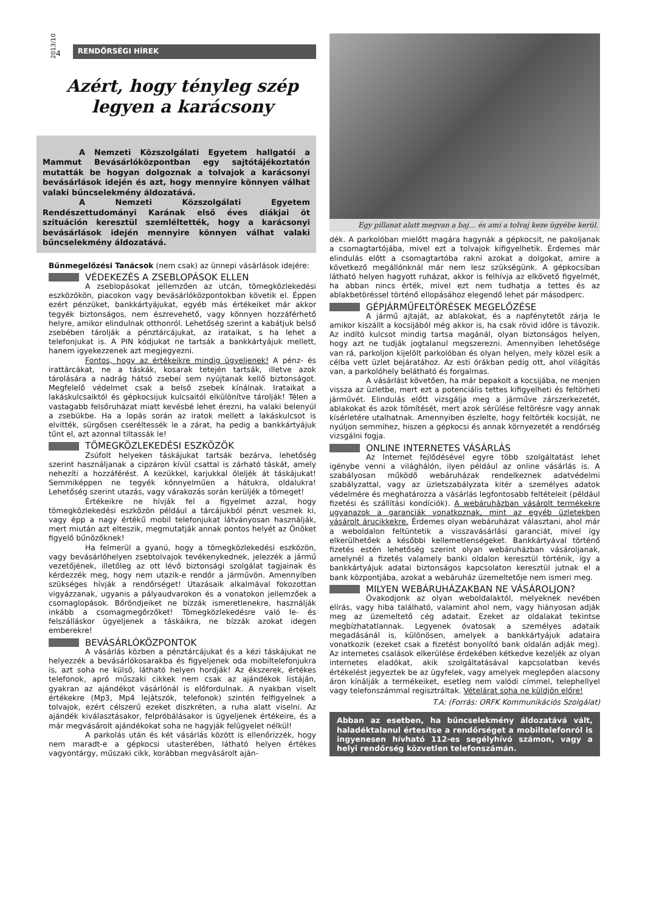2013/10 4
RENDŐRSÉGI HÍREK
Azért, hogy tényleg szép legyen a karácsony
A Nemzeti Közszolgálati Egyetem hallgatói a Mammut Bevásárlóközpontban egy sajtótájékoztatón mutatták be hogyan dolgoznak a tolvajok a karácsonyi bevásárlások idején és azt, hogy mennyire könnyen válhat valaki bűncselekmény áldozatává.
A Nemzeti Közszolgálati Egyetem Rendészettudományi Karának első éves diákjai öt szituáción keresztül szemléltették, hogy a karácsonyi bevásárlások idején mennyire könnyen válhat valaki bűncselekmény áldozatává.
Bűnmegelőzési Tanácsok (nem csak) az ünnepi vásárlások idejére:
VÉDEKEZÉS A ZSEBLOPÁSOK ELLEN
A zseblopásokat jellemzően az utcán, tömegközlekedési eszközökön, piacokon vagy bevásárlóközpontokban követik el. Éppen ezért pénzüket, bankkártyájukat, egyéb más értékeiket már akkor tegyék biztonságos, nem észrevehető, vagy könnyen hozzáférhető helyre, amikor elindulnak otthonról. Lehetőség szerint a kabátjuk belső zsebében tárolják a pénztárcájukat, az irataikat, s ha lehet a telefonjukat is. A PIN kódjukat ne tartsák a bankkártyájuk mellett, hanem igyekezzenek azt megjegyezni.
Fontos, hogy az értékeikre mindig ügyeljenek! A pénz- és irattárcákat, ne a táskák, kosarak tetején tartsák, illetve azok tárolására a nadrág hátsó zsebei sem nyújtanak kellő biztonságot. Megfelelő védelmet csak a belső zsebek kínálnak. Irataikat a lakáskulcsaiktól és gépkocsijuk kulcsaitól elkülönítve tárolják! Télen a vastagabb felsőruházat miatt kevésbé lehet érezni, ha valaki belenyúl a zsebükbe. Ha a lopás során az iratok mellett a lakáskulcsot is elvitték, sürgősen cseréltessék le a zárat, ha pedig a bankkártyájuk tűnt el, azt azonnal tiltassák le!
TÖMEGKÖZLEKEDÉSI ESZKÖZÖK
Zsúfolt helyeken táskájukat tartsák bezárva, lehetőség szerint használjanak a cipzáron kívül csattal is zárható táskát, amely nehezíti a hozzáférést. A kezükkel, karjukkal öleljék át táskájukat! Semmiképpen ne tegyék könnyelműen a hátukra, oldalukra! Lehetőség szerint utazás, vagy várakozás során kerüljék a tömeget!
Értékeikre ne hívják fel a figyelmet azzal, hogy tömegközlekedési eszközön például a tárcájukból pénzt vesznek ki, vagy épp a nagy értékű mobil telefonjukat látványosan használják, mert miután azt elteszik, megmutatják annak pontos helyét az Önöket figyelő bűnözőknek!
Ha felmerül a gyanú, hogy a tömegközlekedési eszközön, vagy bevásárlóhelyen zsebtolvajok tevékenykednek, jelezzék a jármű vezetőjének, illetőleg az ott lévő biztonsági szolgálat tagjainak és kérdezzék meg, hogy nem utazik-e rendőr a járművön. Amennyiben szükséges hívják a rendőrséget! Utazásaik alkalmával fokozottan vigyázzanak, ugyanis a pályaudvarokon és a vonatokon jellemzőek a csomaglopások. Bőröndjeiket ne bízzák ismeretlenekre, használják inkább a csomagmegőrzőket! Tömegközlekedésre való le- és felszálláskor ügyeljenek a táskáikra, ne bízzák azokat idegen emberekre!
BEVÁSÁRLÓKÖZPONTOK
A vásárlás közben a pénztárcájukat és a kézi táskájukat ne helyezzék a bevásárlókosarakba és figyeljenek oda mobiltelefonjukra is, azt soha ne külső, látható helyen hordják! Az ékszerek, értékes telefonok, apró műszaki cikkek nem csak az ajándékok listáján, gyakran az ajándékot vásárlónál is előfordulnak. A nyakban viselt értékekre (Mp3, Mp4 lejátszók, telefonok) szintén felfigyelnek a tolvajok, ezért célszerű ezeket diszkréten, a ruha alatt viselni. Az ajándék kiválasztásakor, felpróbálásakor is ügyeljenek értékeire, és a már megvásárolt ajándékokat soha ne hagyják felügyelet nélkül!
A parkolás után és két vásárlás között is ellenőrizzék, hogy nem maradt-e a gépkocsi utasterében, látható helyen értékes vagyontárgy, műszaki cikk, korábban megvásárolt aján-
Egy pillanat alatt megvan a baj… és ami a tolvaj keze ügyébe kerül.
dék. A parkolóban mielőtt magára hagynák a gépkocsit, ne pakoljanak a csomagtartójába, mivel ezt a tolvajok kifigyelhetik. Érdemes már elindulás előtt a csomagtartóba rakni azokat a dolgokat, amire a következő megállónknál már nem lesz szükségünk. A gépkocsiban látható helyen hagyott ruházat, akkor is felhívja az elkövető figyelmét, ha abban nincs érték, mivel ezt nem tudhatja a tettes és az ablakbetöréssel történő ellopásához elegendő lehet pár másodperc.
GÉPJÁRMŰFELTÖRÉSEK MEGELŐZÉSE
A jármű ajtaját, az ablakokat, és a napfénytetőt zárja le amikor kiszállt a kocsijából még akkor is, ha csak rövid időre is távozik. Az indító kulcsot mindig tartsa magánál, olyan biztonságos helyen, hogy azt ne tudják jogtalanul megszerezni. Amennyiben lehetősége van rá, parkoljon kijelölt parkolóban és olyan helyen, mely közel esik a célba vett üzlet bejáratához. Az esti órákban pedig ott, ahol világítás van, a parkolóhely belátható és forgalmas.
A vásárlást követően, ha már bepakolt a kocsijába, ne menjen vissza az üzletbe, mert ezt a potenciális tettes kifigyelheti és feltörheti járművét. Elindulás előtt vizsgálja meg a járműve zárszerkezetét, ablakokat és azok tömítését, mert azok sérülése feltörésre vagy annak kísérletére utalhatnak. Amennyiben észlelte, hogy feltörték kocsiját, ne nyúljon semmihez, hiszen a gépkocsi és annak környezetét a rendőrség vizsgálni fogja.
ONLINE INTERNETES VÁSÁRLÁS
Az Internet fejlődésével egyre több szolgáltatást lehet igénybe venni a világhálón, ilyen például az online vásárlás is. A szabályosan működő webáruházak rendelkeznek adatvédelmi szabályzattal, vagy az üzletszabályzata kitér a személyes adatok védelmére és meghatározza a vásárlás legfontosabb feltételeit (például fizetési és szállítási kondíciók). A webáruházban vásárolt termékekre ugyanazok a garanciák vonatkoznak, mint az egyéb üzletekben vásárolt árucikkekre. Érdemes olyan webáruházat választani, ahol már a weboldalon feltüntetik a visszavásárlási garanciát, mivel így elkerülhetőek a későbbi kellemetlenségeket. Bankkártyával történő fizetés estén lehetőség szerint olyan webáruházban vásároljanak, amelynél a fizetés valamely banki oldalon keresztül történik, így a bankkártyájuk adatai biztonságos kapcsolaton keresztül jutnak el a bank központjába, azokat a webáruház üzemeltetője nem ismeri meg.
MILYEN WEBÁRUHÁZAKBAN NE VÁSÁROLJON?
Óvakodjonk az olyan weboldalaktól, melyeknek nevében elírás, vagy hiba található, valamint ahol nem, vagy hiányosan adják meg az üzemeltető cég adatait. Ezeket az oldalakat tekintse megbízhatatlannak. Legyenek óvatosak a személyes adataik megadásánál is, különösen, amelyek a bankkártyájuk adataira vonatkozik (ezeket csak a fizetést bonyolító bank oldalán adják meg). Az internetes csalások elkerülése érdekében kétkedve kezeljék az olyan internetes eladókat, akik szolgáltatásával kapcsolatban kevés értékelést jegyeztek be az ügyfelek, vagy amelyek meglepően alacsony áron kínálják a termékeiket, esetleg nem valódi címmel, telephellyel vagy telefonszámmal regisztráltak. Vételárat soha ne küldjön előre!
T.A: (Forrás: ORFK Kommunikációs Szolgálat)
Abban az esetben, ha bűncselekmény áldozatává vált, haladéktalanul értesítse a rendőrséget a mobiltelefonról is ingyenesen hívható 112-es segélyhívó számon, vagy a helyi rendőrség közvetlen telefonszámán.